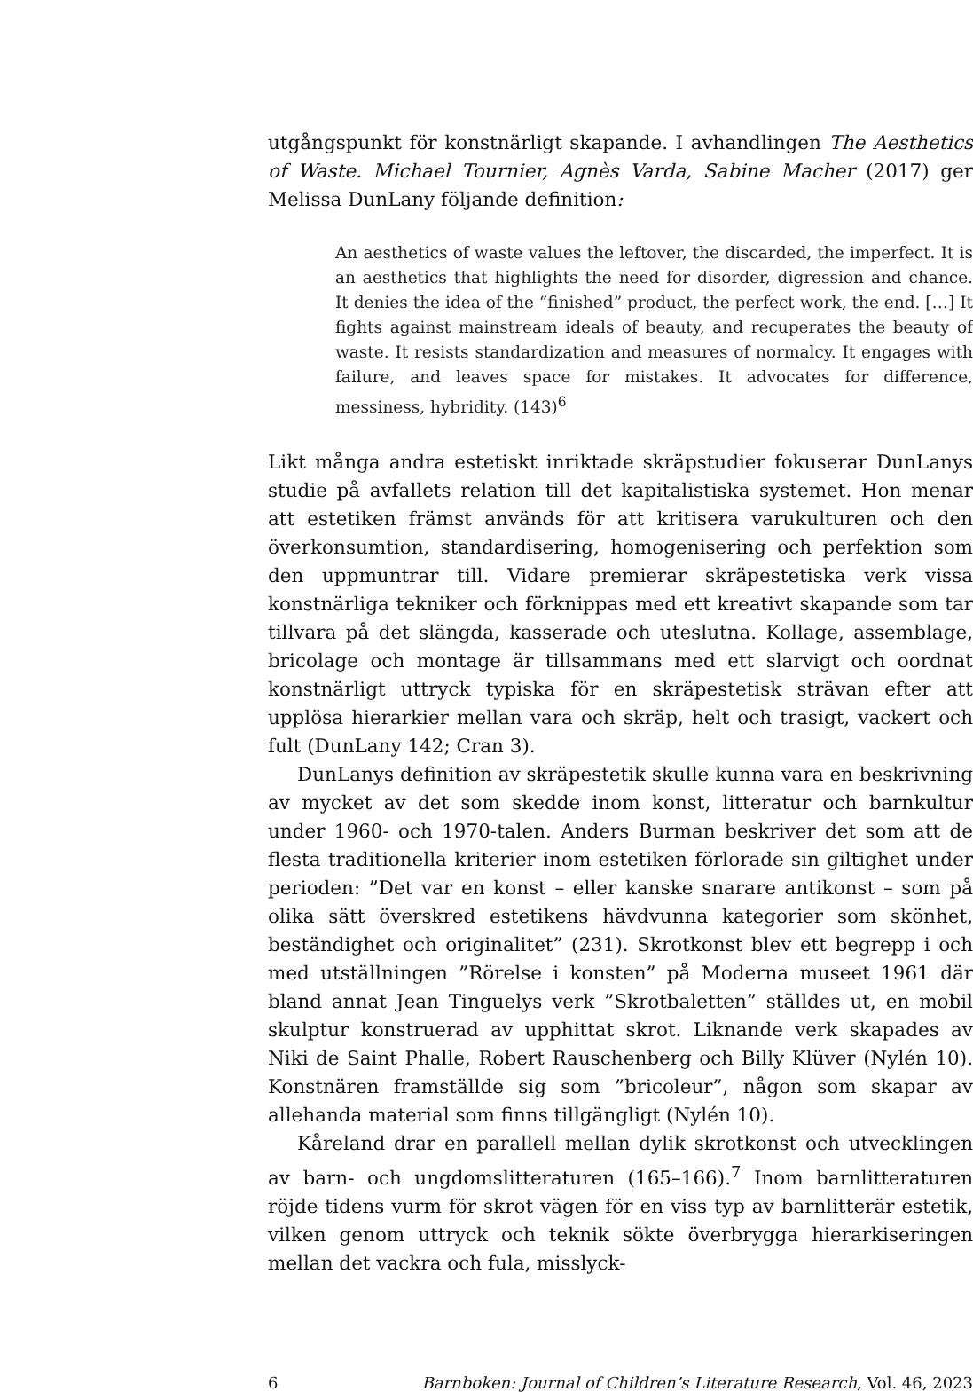utgångspunkt för konstnärligt skapande. I avhandlingen The Aesthetics of Waste. Michael Tournier, Agnès Varda, Sabine Macher (2017) ger Melissa DunLany följande definition:
An aesthetics of waste values the leftover, the discarded, the imperfect. It is an aesthetics that highlights the need for disorder, digression and chance. It denies the idea of the “finished” product, the perfect work, the end. […] It fights against mainstream ideals of beauty, and recuperates the beauty of waste. It resists standardization and measures of normalcy. It engages with failure, and leaves space for mistakes. It advocates for difference, messiness, hybridity. (143)<sup>6</sup>
Likt många andra estetiskt inriktade skräpstudier fokuserar DunLanys studie på avfallets relation till det kapitalistiska systemet. Hon menar att estetiken främst används för att kritisera varukulturen och den överkonsumtion, standardisering, homogenisering och perfektion som den uppmuntrar till. Vidare premierar skräpestetiska verk vissa konstnärliga tekniker och förknippas med ett kreativt skapande som tar tillvara på det slängda, kasserade och uteslutna. Kollage, assemblage, bricolage och montage är tillsammans med ett slarvigt och oordnat konstnärligt uttryck typiska för en skräpestetisk strävan efter att upplösa hierarkier mellan vara och skräp, helt och trasigt, vackert och fult (DunLany 142; Cran 3).
DunLanys definition av skräpestetik skulle kunna vara en beskrivning av mycket av det som skedde inom konst, litteratur och barnkultur under 1960- och 1970-talen. Anders Burman beskriver det som att de flesta traditionella kriterier inom estetiken förlorade sin giltighet under perioden: ”Det var en konst – eller kanske snarare antikonst – som på olika sätt överskred estetikens hävdvunna kategorier som skönhet, beständighet och originalitet” (231). Skrotkonst blev ett begrepp i och med utställningen ”Rörelse i konsten” på Moderna museet 1961 där bland annat Jean Tinguelys verk ”Skrotbaletten” ställdes ut, en mobil skulptur konstruerad av upphittat skrot. Liknande verk skapades av Niki de Saint Phalle, Robert Rauschenberg och Billy Klüver (Nylén 10). Konstnären framställde sig som ”bricoleur”, någon som skapar av allehanda material som finns tillgängligt (Nylén 10).
Kåreland drar en parallell mellan dylik skrotkonst och utvecklingen av barn- och ungdomslitteraturen (165–166).<sup>7</sup> Inom barnlitteraturen röjde tidens vurm för skrot vägen för en viss typ av barnlitterär estetik, vilken genom uttryck och teknik sökte överbrygga hierarkiseringen mellan det vackra och fula, misslyck-
6 Barnboken: Journal of Children’s Literature Research, Vol. 46, 2023